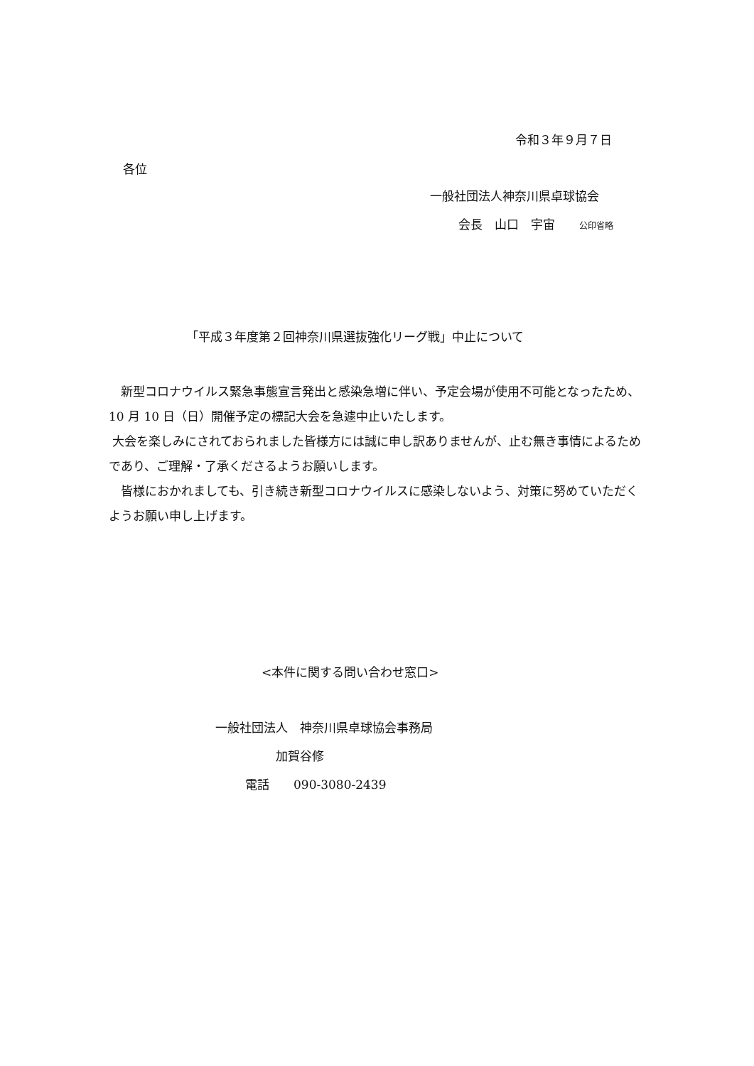令和３年９月７日
各位
一般社団法人神奈川県卓球協会
会長　山口　宇宙　　公印省略
「平成３年度第２回神奈川県選抜強化リーグ戦」中止について
　新型コロナウイルス緊急事態宣言発出と感染急増に伴い、予定会場が使用不可能となったため、10 月 10 日（日）開催予定の標記大会を急遽中止いたします。
大会を楽しみにされておられました皆様方には誠に申し訳ありませんが、止む無き事情によるためであり、ご理解・了承くださるようお願いします。
　皆様におかれましても、引き続き新型コロナウイルスに感染しないよう、対策に努めていただくようお願い申し上げます。
<本件に関する問い合わせ窓口>
一般社団法人　神奈川県卓球協会事務局
加賀谷修
電話　　090-3080-2439